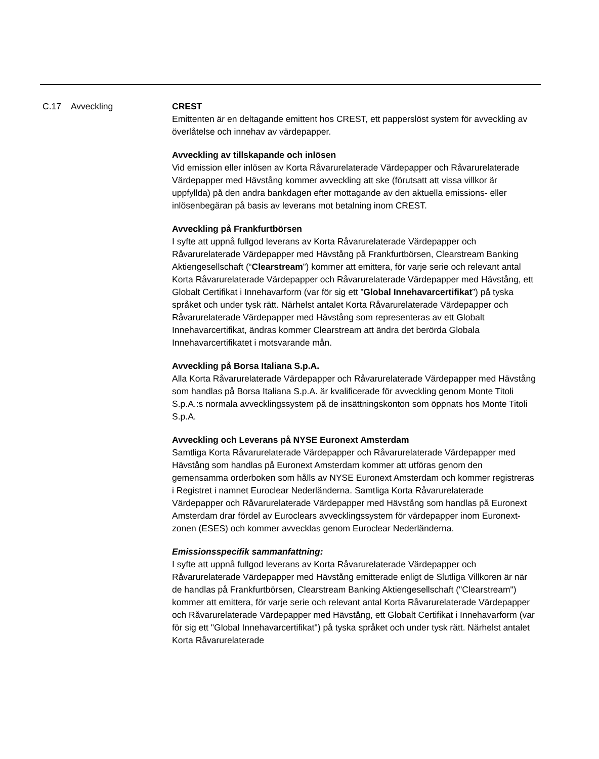C.17 Avveckling CREST
Emittenten är en deltagande emittent hos CREST, ett papperslöst system för avveckling av överlåtelse och innehav av värdepapper.
Avveckling av tillskapande och inlösen
Vid emission eller inlösen av Korta Råvarurelaterade Värdepapper och Råvarurelaterade Värdepapper med Hävstång kommer avveckling att ske (förutsatt att vissa villkor är uppfyllda) på den andra bankdagen efter mottagande av den aktuella emissions- eller inlösenbegäran på basis av leverans mot betalning inom CREST.
Avveckling på Frankfurtbörsen
I syfte att uppnå fullgod leverans av Korta Råvarurelaterade Värdepapper och Råvarurelaterade Värdepapper med Hävstång på Frankfurtbörsen, Clearstream Banking Aktiengesellschaft (“Clearstream”) kommer att emittera, för varje serie och relevant antal Korta Råvarurelaterade Värdepapper och Råvarurelaterade Värdepapper med Hävstång, ett Globalt Certifikat i Innehavarform (var för sig ett ”Global Innehavarcertifikat”) på tyska språket och under tysk rätt. Närhelst antalet Korta Råvarurelaterade Värdepapper och Råvarurelaterade Värdepapper med Hävstång som representeras av ett Globalt Innehavarcertifikat, ändras kommer Clearstream att ändra det berörda Globala Innehavarcertifikatet i motsvarande mån.
Avveckling på Borsa Italiana S.p.A.
Alla Korta Råvarurelaterade Värdepapper och Råvarurelaterade Värdepapper med Hävstång som handlas på Borsa Italiana S.p.A. är kvalificerade för avveckling genom Monte Titoli S.p.A.:s normala avvecklingssystem på de insättningskonton som öppnats hos Monte Titoli S.p.A.
Avveckling och Leverans på NYSE Euronext Amsterdam
Samtliga Korta Råvarurelaterade Värdepapper och Råvarurelaterade Värdepapper med Hävstång som handlas på Euronext Amsterdam kommer att utföras genom den gemensamma orderboken som hålls av NYSE Euronext Amsterdam och kommer registreras i Registret i namnet Euroclear Nederländerna. Samtliga Korta Råvarurelaterade Värdepapper och Råvarurelaterade Värdepapper med Hävstång som handlas på Euronext Amsterdam drar fördel av Euroclears avvecklingssystem för värdepapper inom Euronext-zonen (ESES) och kommer avvecklas genom Euroclear Nederländerna.
Emissionsspecifik sammanfattning:
I syfte att uppnå fullgod leverans av Korta Råvarurelaterade Värdepapper och Råvarurelaterade Värdepapper med Hävstång emitterade enligt de Slutliga Villkoren är när de handlas på Frankfurtbörsen, Clearstream Banking Aktiengesellschaft ("Clearstream") kommer att emittera, för varje serie och relevant antal Korta Råvarurelaterade Värdepapper och Råvarurelaterade Värdepapper med Hävstång, ett Globalt Certifikat i Innehavarform (var för sig ett "Global Innehavarcertifikat") på tyska språket och under tysk rätt. Närhelst antalet Korta Råvarurelaterade